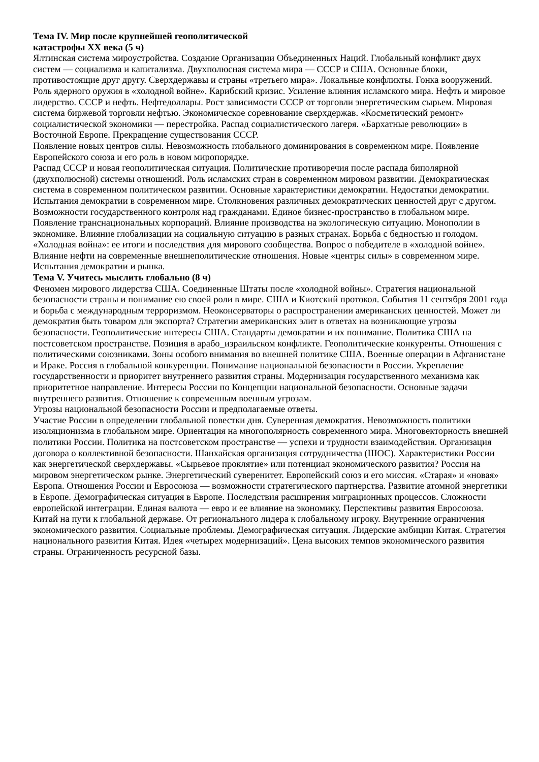Тема IV. Мир после крупнейшей геополитической
катастрофы XX века (5 ч)
Ялтинская система мироустройства. Создание Организации Объединенных Наций. Глобальный конфликт двух систем — социализма и капитализма. Двухполюсная система мира — СССР и США. Основные блоки, противостоящие друг другу. Сверхдержавы и страны «третьего мира». Локальные конфликты. Гонка вооружений. Роль ядерного оружия в «холодной войне». Карибский кризис. Усиление влияния исламского мира. Нефть и мировое лидерство. СССР и нефть. Нефтедоллары. Рост зависимости СССР от торговли энергетическим сырьем. Мировая система биржевой торговли нефтью. Экономическое соревнование сверхдержав. «Косметический ремонт» социалистической экономики — перестройка. Распад социалистического лагеря. «Бархатные революции» в Восточной Европе. Прекращение существования СССР.
Появление новых центров силы. Невозможность глобального доминирования в современном мире. Появление Европейского союза и его роль в новом миропорядке.
Распад СССР и новая геополитическая ситуация. Политические противоречия после распада биполярной (двухполюсной) системы отношений. Роль исламских стран в современном мировом развитии. Демократическая система в современном политическом развитии. Основные характеристики демократии. Недостатки демократии. Испытания демократии в современном мире. Столкновения различных демократических ценностей друг с другом. Возможности государственного контроля над гражданами. Единое бизнес-пространство в глобальном мире. Появление транснациональных корпораций. Влияние производства на экологическую ситуацию. Монополии в экономике. Влияние глобализации на социальную ситуацию в разных странах. Борьба с бедностью и голодом. «Холодная война»: ее итоги и последствия для мирового сообщества. Вопрос о победителе в «холодной войне». Влияние нефти на современные внешнеполитические отношения. Новые «центры силы» в современном мире. Испытания демократии и рынка.
Тема V. Учитесь мыслить глобально (8 ч)
Феномен мирового лидерства США. Соединенные Штаты после «холодной войны». Стратегия национальной безопасности страны и понимание ею своей роли в мире. США и Киотский протокол. События 11 сентября 2001 года и борьба с международным терроризмом. Неоконсерваторы о распространении американских ценностей. Может ли демократия быть товаром для экспорта? Стратегии американских элит в ответах на возникающие угрозы безопасности. Геополитические интересы США. Стандарты демократии и их понимание. Политика США на постсоветском пространстве. Позиция в арабо_израильском конфликте. Геополитические конкуренты. Отношения с политическими союзниками. Зоны особого внимания во внешней политике США. Военные операции в Афганистане и Ираке. Россия в глобальной конкуренции. Понимание национальной безопасности в России. Укрепление государственности и приоритет внутреннего развития страны. Модернизация государственного механизма как приоритетное направление. Интересы России по Концепции национальной безопасности. Основные задачи внутреннего развития. Отношение к современным военным угрозам.
Угрозы национальной безопасности России и предполагаемые ответы.
Участие России в определении глобальной повестки дня. Суверенная демократия. Невозможность политики изоляционизма в глобальном мире. Ориентация на многополярность современного мира. Многовекторность внешней политики России. Политика на постсоветском пространстве — успехи и трудности взаимодействия. Организация договора о коллективной безопасности. Шанхайская организация сотрудничества (ШОС). Характеристики России как энергетической сверхдержавы. «Сырьевое проклятие» или потенциал экономического развития? Россия на мировом энергетическом рынке. Энергетический суверенитет. Европейский союз и его миссия. «Старая» и «новая» Европа. Отношения России и Евросоюза — возможности стратегического партнерства. Развитие атомной энергетики в Европе. Демографическая ситуация в Европе. Последствия расширения миграционных процессов. Сложности европейской интеграции. Единая валюта — евро и ее влияние на экономику. Перспективы развития Евросоюза.
Китай на пути к глобальной державе. От регионального лидера к глобальному игроку. Внутренние ограничения экономического развития. Социальные проблемы. Демографическая ситуация. Лидерские амбиции Китая. Стратегия национального развития Китая. Идея «четырех модернизаций». Цена высоких темпов экономического развития страны. Ограниченность ресурсной базы.